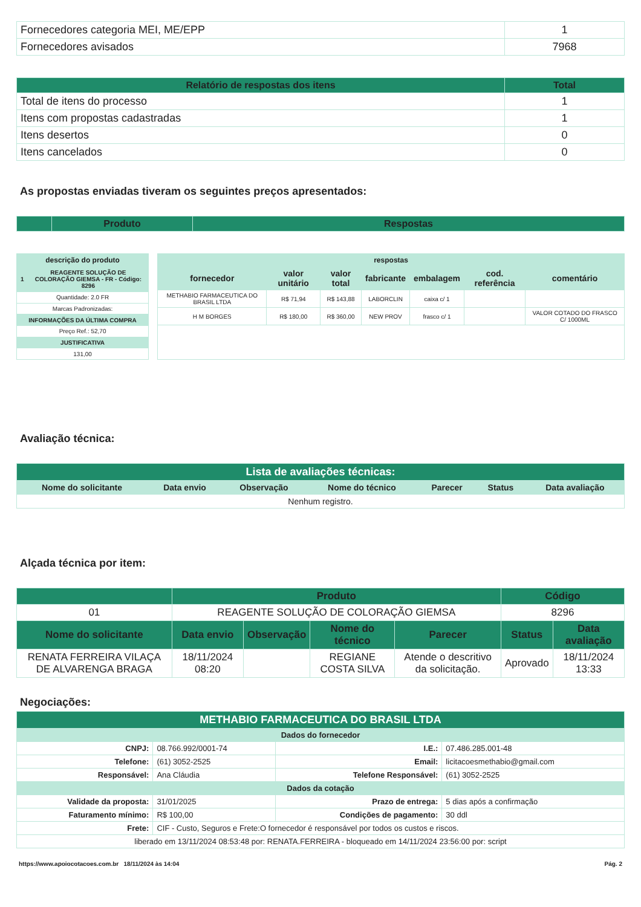| Fornecedores categoria MEI, ME/EPP | 1 |
| Fornecedores avisados | 7968 |
| Relatório de respostas dos itens | Total |
| --- | --- |
| Total de itens do processo | 1 |
| Itens com propostas cadastradas | 1 |
| Itens desertos | 0 |
| Itens cancelados | 0 |
As propostas enviadas tiveram os seguintes preços apresentados:
| | Produto | Respostas |
| --- | --- | --- |
| descrição do produto | |
| --- | --- |
| 1 | REAGENTE SOLUÇÃO DE COLORAÇÃO GIEMSA - FR - Código: 8296 |
| Quantidade: 2.0 FR | |
| Marcas Padronizadas: | |
| INFORMAÇÕES DA ÚLTIMA COMPRA | |
| Preço Ref.: 52,70 | |
| JUSTIFICATIVA | |
| 131,00 | |
| respostas | | | | | | |
| --- | --- | --- | --- | --- | --- | --- |
| fornecedor | valor unitário | valor total | fabricante | embalagem | cod. referência | comentário |
| METHABIO FARMACEUTICA DO BRASIL LTDA | R$ 71,94 | R$ 143,88 | LABORCLIN | caixa c/ 1 | | |
| H M BORGES | R$ 180,00 | R$ 360,00 | NEW PROV | frasco c/ 1 | | VALOR COTADO DO FRASCO C/ 1000ML |
Avaliação técnica:
| Lista de avaliações técnicas: | | | | | | |
| --- | --- | --- | --- | --- | --- | --- |
| Nome do solicitante | Data envio | Observação | Nome do técnico | Parecer | Status | Data avaliação |
| Nenhum registro. | | | | | | |
Alçada técnica por item:
| | Produto | | | | Código | |
| --- | --- | --- | --- | --- | --- | --- |
| 01 | REAGENTE SOLUÇÃO DE COLORAÇÃO GIEMSA | | | | 8296 | |
| Nome do solicitante | Data envio | Observação | Nome do técnico | Parecer | Status | Data avaliação |
| RENATA FERREIRA VILAÇA DE ALVARENGA BRAGA | 18/11/2024 08:20 | | REGIANE COSTA SILVA | Atende o descritivo da solicitação. | Aprovado | 18/11/2024 13:33 |
Negociações:
| METHABIO FARMACEUTICA DO BRASIL LTDA | | | |
| --- | --- | --- | --- |
| Dados do fornecedor | | | |
| CNPJ: | 08.766.992/0001-74 | I.E.: | 07.486.285.001-48 |
| Telefone: | (61) 3052-2525 | Email: | licitacoesmethabio@gmail.com |
| Responsável: | Ana Cláudia | Telefone Responsável: | (61) 3052-2525 |
| Dados da cotação | | | |
| Validade da proposta: | 31/01/2025 | Prazo de entrega: | 5 dias após a confirmação |
| Faturamento mínimo: | R$ 100,00 | Condições de pagamento: | 30 ddl |
| Frete: | CIF - Custo, Seguros e Frete:O fornecedor é responsável por todos os custos e riscos. | | |
| liberado em 13/11/2024 08:53:48 por: RENATA.FERREIRA - bloqueado em 14/11/2024 23:56:00 por: script | | | |
https://www.apoiocotacoes.com.br 18/11/2024 às 14:04 Pág. 2